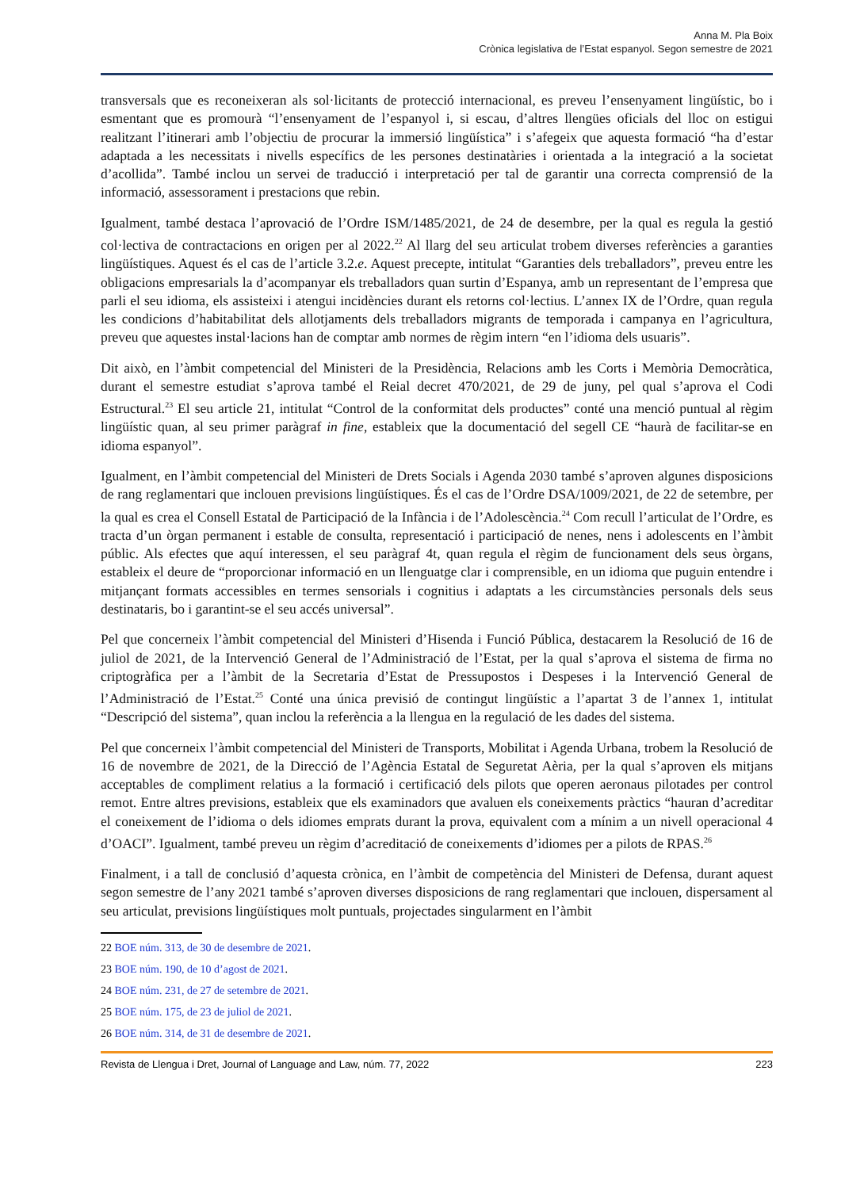Anna M. Pla Boix
Crònica legislativa de l’Estat espanyol. Segon semestre de 2021
transversals que es reconeixeran als sol·licitants de protecció internacional, es preveu l’ensenyament lingüístic, bo i esmentant que es promourà “l’ensenyament de l’espanyol i, si escau, d’altres llengües oficials del lloc on estigui realitzant l’itinerari amb l’objectiu de procurar la immersió lingüística” i s’afegeix que aquesta formació “ha d’estar adaptada a les necessitats i nivells específics de les persones destinatàries i orientada a la integració a la societat d’acollida”. També inclou un servei de traducció i interpretació per tal de garantir una correcta comprensió de la informació, assessorament i prestacions que rebin.
Igualment, també destaca l’aprovació de l’Ordre ISM/1485/2021, de 24 de desembre, per la qual es regula la gestió col·lectiva de contractacions en origen per al 2022.<sup>22</sup> Al llarg del seu articulat trobem diverses referències a garanties lingüístiques. Aquest és el cas de l’article 3.2.e. Aquest precepte, intitulat “Garanties dels treballadors”, preveu entre les obligacions empresarials la d’acompanyar els treballadors quan surtin d’Espanya, amb un representant de l’empresa que parli el seu idioma, els assisteixi i atengui incidències durant els retorns col·lectius. L’annex IX de l’Ordre, quan regula les condicions d’habitabilitat dels allotjaments dels treballadors migrants de temporada i campanya en l’agricultura, preveu que aquestes instal·lacions han de comptar amb normes de règim intern “en l’idioma dels usuaris”.
Dit això, en l’àmbit competencial del Ministeri de la Presidència, Relacions amb les Corts i Memòria Democràtica, durant el semestre estudiat s’aprova també el Reial decret 470/2021, de 29 de juny, pel qual s’aprova el Codi Estructural.<sup>23</sup> El seu article 21, intitulat “Control de la conformitat dels productes” conté una menció puntual al règim lingüístic quan, al seu primer paràgraf in fine, estableix que la documentació del segell CE “haurà de facilitar-se en idioma espanyol”.
Igualment, en l’àmbit competencial del Ministeri de Drets Socials i Agenda 2030 també s’aproven algunes disposicions de rang reglamentari que inclouen previsions lingüístiques. És el cas de l’Ordre DSA/1009/2021, de 22 de setembre, per la qual es crea el Consell Estatal de Participació de la Infància i de l’Adolescència.<sup>24</sup> Com recull l’articulat de l’Ordre, es tracta d’un òrgan permanent i estable de consulta, representació i participació de nenes, nens i adolescents en l’àmbit públic. Als efectes que aquí interessen, el seu paràgraf 4t, quan regula el règim de funcionament dels seus òrgans, estableix el deure de “proporcionar informació en un llenguatge clar i comprensible, en un idioma que puguin entendre i mitjançant formats accessibles en termes sensorials i cognitius i adaptats a les circumstàncies personals dels seus destinataris, bo i garantint-se el seu accés universal”.
Pel que concerneix l’àmbit competencial del Ministeri d’Hisenda i Funció Pública, destacarem la Resolució de 16 de juliol de 2021, de la Intervenció General de l’Administració de l’Estat, per la qual s’aprova el sistema de firma no criptogràfica per a l’àmbit de la Secretaria d’Estat de Pressupostos i Despeses i la Intervenció General de l’Administració de l’Estat.<sup>25</sup> Conté una única previsió de contingut lingüístic a l’apartat 3 de l’annex 1, intitulat “Descripció del sistema”, quan inclou la referència a la llengua en la regulació de les dades del sistema.
Pel que concerneix l’àmbit competencial del Ministeri de Transports, Mobilitat i Agenda Urbana, trobem la Resolució de 16 de novembre de 2021, de la Direcció de l’Agència Estatal de Seguretat Aèria, per la qual s’aproven els mitjans acceptables de compliment relatius a la formació i certificació dels pilots que operen aeronaus pilotades per control remot. Entre altres previsions, estableix que els examinadors que avaluen els coneixements pràctics “hauran d’acreditar el coneixement de l’idioma o dels idiomes emprats durant la prova, equivalent com a mínim a un nivell operacional 4 d’OACI”. Igualment, també preveu un règim d’acreditació de coneixements d’idiomes per a pilots de RPAS.<sup>26</sup>
Finalment, i a tall de conclusió d’aquesta crònica, en l’àmbit de competència del Ministeri de Defensa, durant aquest segon semestre de l’any 2021 també s’aproven diverses disposicions de rang reglamentari que inclouen, dispersament al seu articulat, previsions lingüístiques molt puntuals, projectades singularment en l’àmbit
22 BOE núm. 313, de 30 de desembre de 2021.
23 BOE núm. 190, de 10 d’agost de 2021.
24 BOE núm. 231, de 27 de setembre de 2021.
25 BOE núm. 175, de 23 de juliol de 2021.
26 BOE núm. 314, de 31 de desembre de 2021.
Revista de Llengua i Dret, Journal of Language and Law, núm. 77, 2022 223